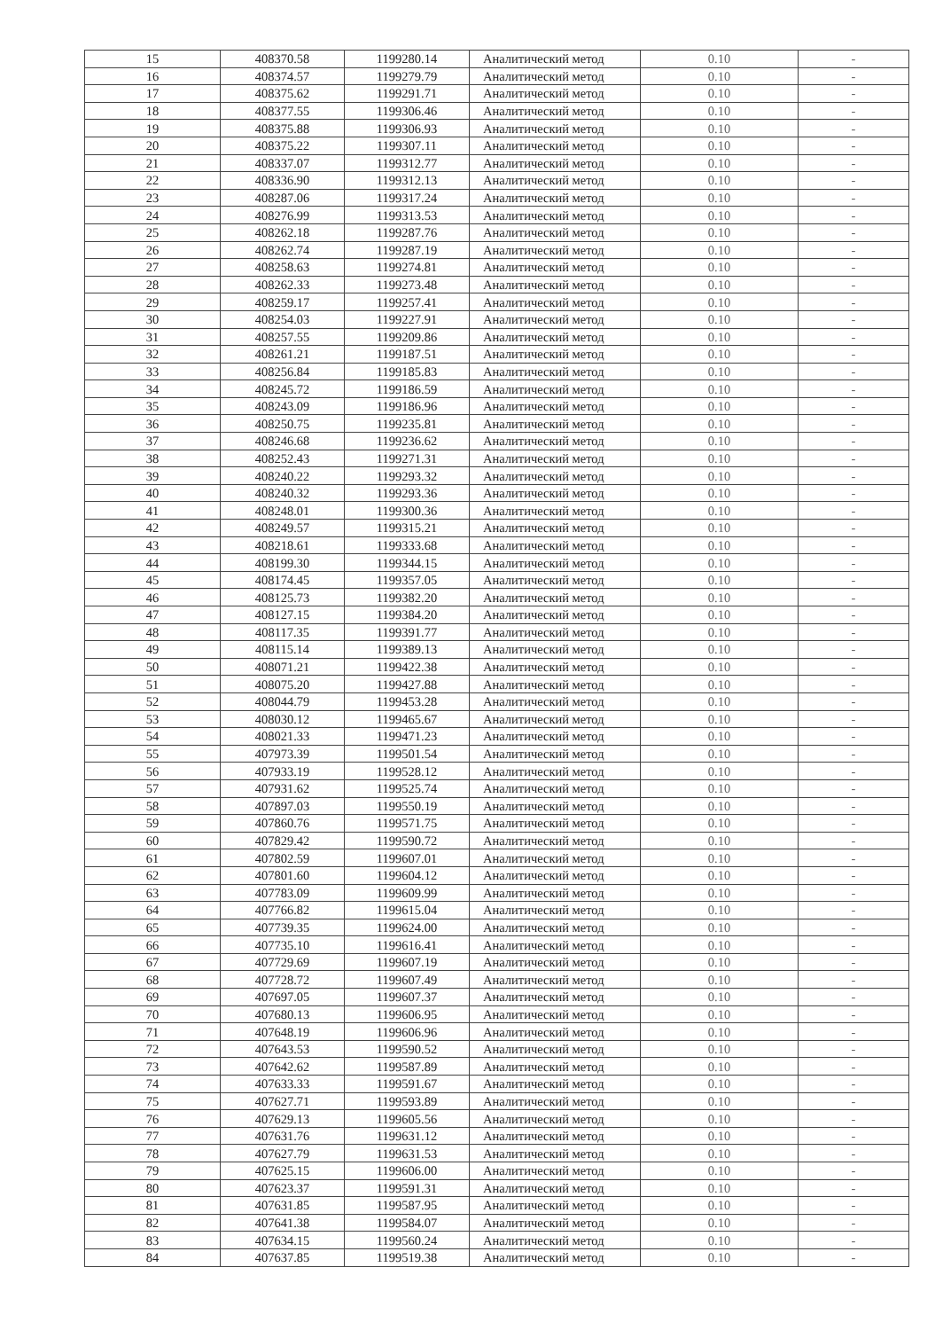| 15 | 408370.58 | 1199280.14 | Аналитический метод | 0.10 | - |
| 16 | 408374.57 | 1199279.79 | Аналитический метод | 0.10 | - |
| 17 | 408375.62 | 1199291.71 | Аналитический метод | 0.10 | - |
| 18 | 408377.55 | 1199306.46 | Аналитический метод | 0.10 | - |
| 19 | 408375.88 | 1199306.93 | Аналитический метод | 0.10 | - |
| 20 | 408375.22 | 1199307.11 | Аналитический метод | 0.10 | - |
| 21 | 408337.07 | 1199312.77 | Аналитический метод | 0.10 | - |
| 22 | 408336.90 | 1199312.13 | Аналитический метод | 0.10 | - |
| 23 | 408287.06 | 1199317.24 | Аналитический метод | 0.10 | - |
| 24 | 408276.99 | 1199313.53 | Аналитический метод | 0.10 | - |
| 25 | 408262.18 | 1199287.76 | Аналитический метод | 0.10 | - |
| 26 | 408262.74 | 1199287.19 | Аналитический метод | 0.10 | - |
| 27 | 408258.63 | 1199274.81 | Аналитический метод | 0.10 | - |
| 28 | 408262.33 | 1199273.48 | Аналитический метод | 0.10 | - |
| 29 | 408259.17 | 1199257.41 | Аналитический метод | 0.10 | - |
| 30 | 408254.03 | 1199227.91 | Аналитический метод | 0.10 | - |
| 31 | 408257.55 | 1199209.86 | Аналитический метод | 0.10 | - |
| 32 | 408261.21 | 1199187.51 | Аналитический метод | 0.10 | - |
| 33 | 408256.84 | 1199185.83 | Аналитический метод | 0.10 | - |
| 34 | 408245.72 | 1199186.59 | Аналитический метод | 0.10 | - |
| 35 | 408243.09 | 1199186.96 | Аналитический метод | 0.10 | - |
| 36 | 408250.75 | 1199235.81 | Аналитический метод | 0.10 | - |
| 37 | 408246.68 | 1199236.62 | Аналитический метод | 0.10 | - |
| 38 | 408252.43 | 1199271.31 | Аналитический метод | 0.10 | - |
| 39 | 408240.22 | 1199293.32 | Аналитический метод | 0.10 | - |
| 40 | 408240.32 | 1199293.36 | Аналитический метод | 0.10 | - |
| 41 | 408248.01 | 1199300.36 | Аналитический метод | 0.10 | - |
| 42 | 408249.57 | 1199315.21 | Аналитический метод | 0.10 | - |
| 43 | 408218.61 | 1199333.68 | Аналитический метод | 0.10 | - |
| 44 | 408199.30 | 1199344.15 | Аналитический метод | 0.10 | - |
| 45 | 408174.45 | 1199357.05 | Аналитический метод | 0.10 | - |
| 46 | 408125.73 | 1199382.20 | Аналитический метод | 0.10 | - |
| 47 | 408127.15 | 1199384.20 | Аналитический метод | 0.10 | - |
| 48 | 408117.35 | 1199391.77 | Аналитический метод | 0.10 | - |
| 49 | 408115.14 | 1199389.13 | Аналитический метод | 0.10 | - |
| 50 | 408071.21 | 1199422.38 | Аналитический метод | 0.10 | - |
| 51 | 408075.20 | 1199427.88 | Аналитический метод | 0.10 | - |
| 52 | 408044.79 | 1199453.28 | Аналитический метод | 0.10 | - |
| 53 | 408030.12 | 1199465.67 | Аналитический метод | 0.10 | - |
| 54 | 408021.33 | 1199471.23 | Аналитический метод | 0.10 | - |
| 55 | 407973.39 | 1199501.54 | Аналитический метод | 0.10 | - |
| 56 | 407933.19 | 1199528.12 | Аналитический метод | 0.10 | - |
| 57 | 407931.62 | 1199525.74 | Аналитический метод | 0.10 | - |
| 58 | 407897.03 | 1199550.19 | Аналитический метод | 0.10 | - |
| 59 | 407860.76 | 1199571.75 | Аналитический метод | 0.10 | - |
| 60 | 407829.42 | 1199590.72 | Аналитический метод | 0.10 | - |
| 61 | 407802.59 | 1199607.01 | Аналитический метод | 0.10 | - |
| 62 | 407801.60 | 1199604.12 | Аналитический метод | 0.10 | - |
| 63 | 407783.09 | 1199609.99 | Аналитический метод | 0.10 | - |
| 64 | 407766.82 | 1199615.04 | Аналитический метод | 0.10 | - |
| 65 | 407739.35 | 1199624.00 | Аналитический метод | 0.10 | - |
| 66 | 407735.10 | 1199616.41 | Аналитический метод | 0.10 | - |
| 67 | 407729.69 | 1199607.19 | Аналитический метод | 0.10 | - |
| 68 | 407728.72 | 1199607.49 | Аналитический метод | 0.10 | - |
| 69 | 407697.05 | 1199607.37 | Аналитический метод | 0.10 | - |
| 70 | 407680.13 | 1199606.95 | Аналитический метод | 0.10 | - |
| 71 | 407648.19 | 1199606.96 | Аналитический метод | 0.10 | - |
| 72 | 407643.53 | 1199590.52 | Аналитический метод | 0.10 | - |
| 73 | 407642.62 | 1199587.89 | Аналитический метод | 0.10 | - |
| 74 | 407633.33 | 1199591.67 | Аналитический метод | 0.10 | - |
| 75 | 407627.71 | 1199593.89 | Аналитический метод | 0.10 | - |
| 76 | 407629.13 | 1199605.56 | Аналитический метод | 0.10 | - |
| 77 | 407631.76 | 1199631.12 | Аналитический метод | 0.10 | - |
| 78 | 407627.79 | 1199631.53 | Аналитический метод | 0.10 | - |
| 79 | 407625.15 | 1199606.00 | Аналитический метод | 0.10 | - |
| 80 | 407623.37 | 1199591.31 | Аналитический метод | 0.10 | - |
| 81 | 407631.85 | 1199587.95 | Аналитический метод | 0.10 | - |
| 82 | 407641.38 | 1199584.07 | Аналитический метод | 0.10 | - |
| 83 | 407634.15 | 1199560.24 | Аналитический метод | 0.10 | - |
| 84 | 407637.85 | 1199519.38 | Аналитический метод | 0.10 | - |